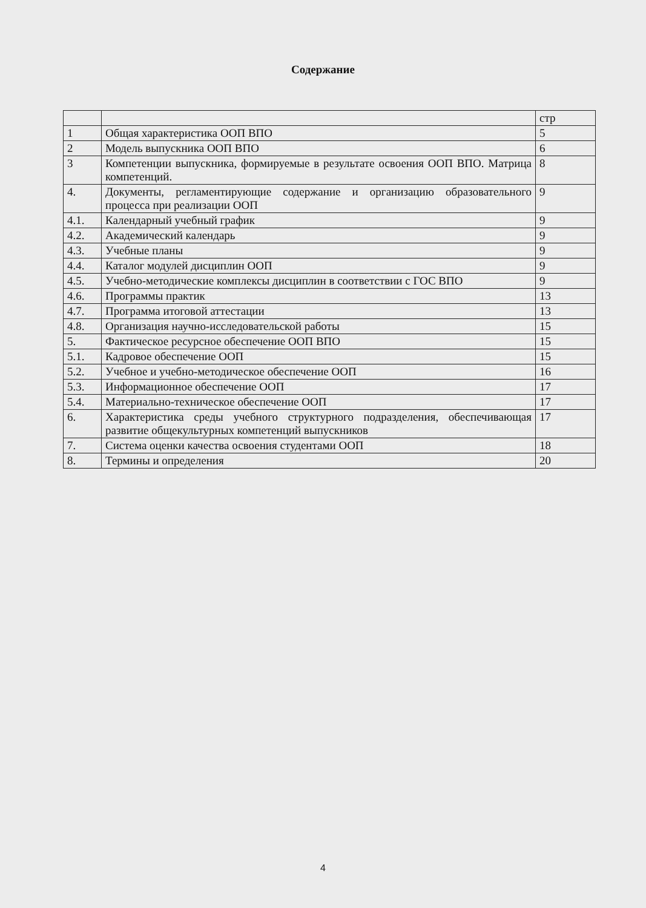Содержание
| | | стр |
| 1 | Общая характеристика ООП ВПО | 5 |
| 2 | Модель выпускника ООП ВПО | 6 |
| 3 | Компетенции выпускника, формируемые в результате освоения ООП ВПО. Матрица компетенций. | 8 |
| 4. | Документы, регламентирующие содержание и организацию образовательного процесса при реализации ООП | 9 |
| 4.1. | Календарный учебный график | 9 |
| 4.2. | Академический календарь | 9 |
| 4.3. | Учебные планы | 9 |
| 4.4. | Каталог модулей дисциплин ООП | 9 |
| 4.5. | Учебно-методические комплексы дисциплин в соответствии с ГОС ВПО | 9 |
| 4.6. | Программы практик | 13 |
| 4.7. | Программа итоговой аттестации | 13 |
| 4.8. | Организация научно-исследовательской работы | 15 |
| 5. | Фактическое ресурсное обеспечение ООП ВПО | 15 |
| 5.1. | Кадровое обеспечение ООП | 15 |
| 5.2. | Учебное и учебно-методическое обеспечение ООП | 16 |
| 5.3. | Информационное обеспечение ООП | 17 |
| 5.4. | Материально-техническое обеспечение ООП | 17 |
| 6. | Характеристика среды учебного структурного подразделения, обеспечивающая развитие общекультурных компетенций выпускников | 17 |
| 7. | Система оценки качества освоения студентами ООП | 18 |
| 8. | Термины и определения | 20 |
4